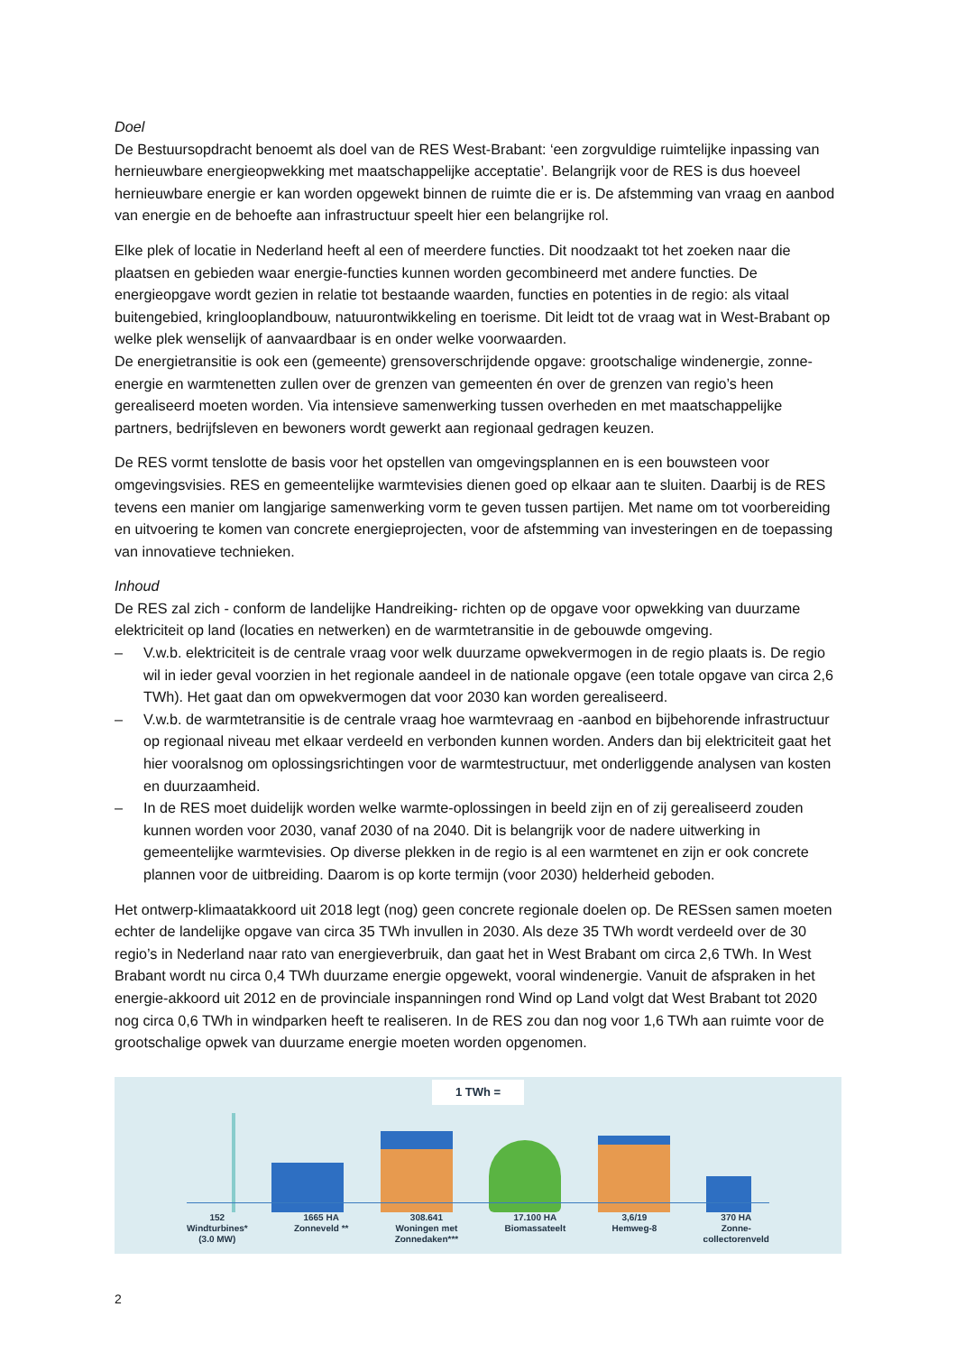Doel
De Bestuursopdracht benoemt als doel van de RES West-Brabant: ‘een zorgvuldige ruimtelijke inpassing van hernieuwbare energieopwekking met maatschappelijke acceptatie’. Belangrijk voor de RES is dus hoeveel hernieuwbare energie er kan worden opgewekt binnen de ruimte die er is. De afstemming van vraag en aanbod van energie en de behoefte aan infrastructuur speelt hier een belangrijke rol.
Elke plek of locatie in Nederland heeft al een of meerdere functies. Dit noodzaakt tot het zoeken naar die plaatsen en gebieden waar energie-functies kunnen worden gecombineerd met andere functies. De energieopgave wordt gezien in relatie tot bestaande waarden, functies en potenties in de regio: als vitaal buitengebied, kringlooplandbouw, natuurontwikkeling en toerisme. Dit leidt tot de vraag wat in West-Brabant op welke plek wenselijk of aanvaardbaar is en onder welke voorwaarden.
De energietransitie is ook een (gemeente) grensoverschrijdende opgave: grootschalige windenergie, zonne-energie en warmtenetten zullen over de grenzen van gemeenten én over de grenzen van regio’s heen gerealiseerd moeten worden. Via intensieve samenwerking tussen overheden en met maatschappelijke partners, bedrijfsleven en bewoners wordt gewerkt aan regionaal gedragen keuzen.
De RES vormt tenslotte de basis voor het opstellen van omgevingsplannen en is een bouwsteen voor omgevingsvisies. RES en gemeentelijke warmtevisies dienen goed op elkaar aan te sluiten. Daarbij is de RES tevens een manier om langjarige samenwerking vorm te geven tussen partijen. Met name om tot voorbereiding en uitvoering te komen van concrete energieprojecten, voor de afstemming van investeringen en de toepassing van innovatieve technieken.
Inhoud
De RES zal zich - conform de landelijke Handreiking- richten op de opgave voor opwekking van duurzame elektriciteit op land (locaties en netwerken) en de warmtetransitie in de gebouwde omgeving.
– V.w.b. elektriciteit is de centrale vraag voor welk duurzame opwekvermogen in de regio plaats is. De regio wil in ieder geval voorzien in het regionale aandeel in de nationale opgave (een totale opgave van circa 2,6 TWh). Het gaat dan om opwekvermogen dat voor 2030 kan worden gerealiseerd.
– V.w.b. de warmtetransitie is de centrale vraag hoe warmtevraag en -aanbod en bijbehorende infrastructuur op regionaal niveau met elkaar verdeeld en verbonden kunnen worden. Anders dan bij elektriciteit gaat het hier vooralsnog om oplossingsrichtingen voor de warmtestructuur, met onderliggende analysen van kosten en duurzaamheid.
– In de RES moet duidelijk worden welke warmte-oplossingen in beeld zijn en of zij gerealiseerd zouden kunnen worden voor 2030, vanaf 2030 of na 2040. Dit is belangrijk voor de nadere uitwerking in gemeentelijke warmtevisies. Op diverse plekken in de regio is al een warmtenet en zijn er ook concrete plannen voor de uitbreiding. Daarom is op korte termijn (voor 2030) helderheid geboden.
Het ontwerp-klimaatakkoord uit 2018 legt (nog) geen concrete regionale doelen op. De RESsen samen moeten echter de landelijke opgave van circa 35 TWh invullen in 2030. Als deze 35 TWh wordt verdeeld over de 30 regio’s in Nederland naar rato van energieverbruik, dan gaat het in West Brabant om circa 2,6 TWh. In West Brabant wordt nu circa 0,4 TWh duurzame energie opgewekt, vooral windenergie. Vanuit de afspraken in het energie-akkoord uit 2012 en de provinciale inspanningen rond Wind op Land volgt dat West Brabant tot 2020 nog circa 0,6 TWh in windparken heeft te realiseren. In de RES zou dan nog voor 1,6 TWh aan ruimte voor de grootschalige opwek van duurzame energie moeten worden opgenomen.
1 TWh =
152
Windturbines*
(3.0 MW)
1665 HA
Zonneveld **
308.641
Woningen met
Zonnedaken***
17.100 HA
Biomassateelt
3,6/19
Hemweg-8
370 HA
Zonne-
collectorenveld
2